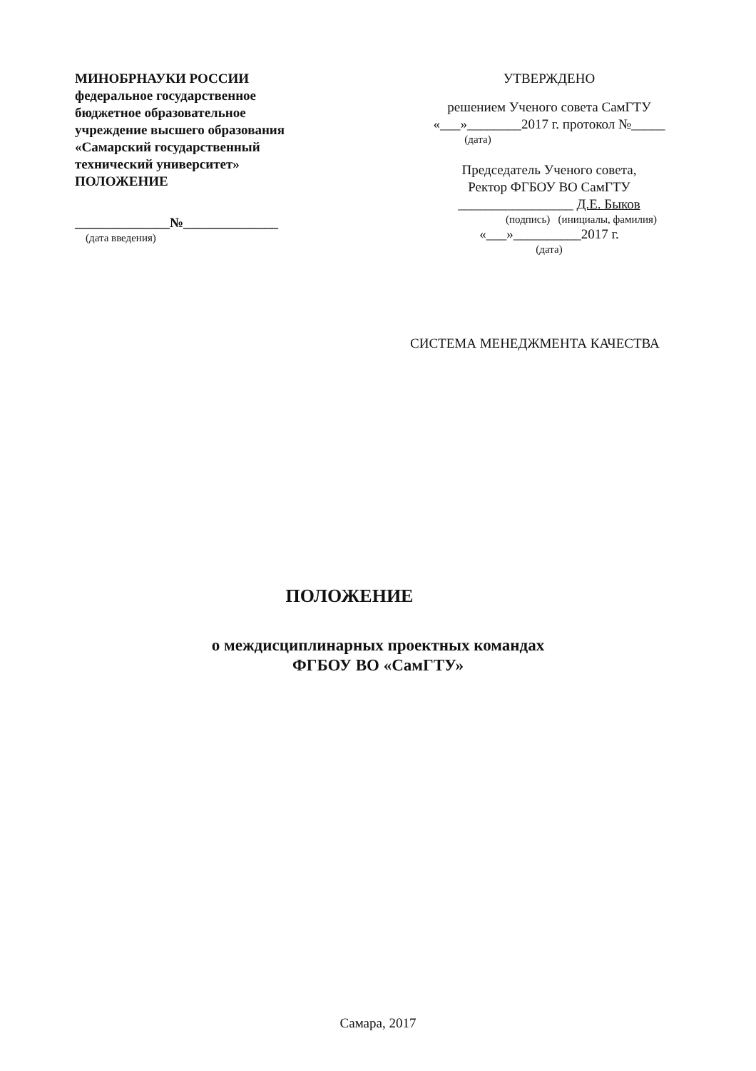МИНОБРНАУКИ РОССИИ
федеральное государственное бюджетное образовательное учреждение высшего образования
«Самарский государственный технический университет»
ПОЛОЖЕНИЕ
______________№______________
(дата введения)
УТВЕРЖДЕНО
решением Ученого совета СамГТУ
«___»________2017 г. протокол №_____
(дата)
Председатель Ученого совета,
Ректор ФГБОУ ВО СамГТУ
_________________ Д.Е. Быков
(подпись) (инициалы, фамилия)
«___»__________2017 г.
(дата)
СИСТЕМА МЕНЕДЖМЕНТА КАЧЕСТВА
ПОЛОЖЕНИЕ
о междисциплинарных проектных командах
ФГБОУ ВО «СамГТУ»
Самара, 2017